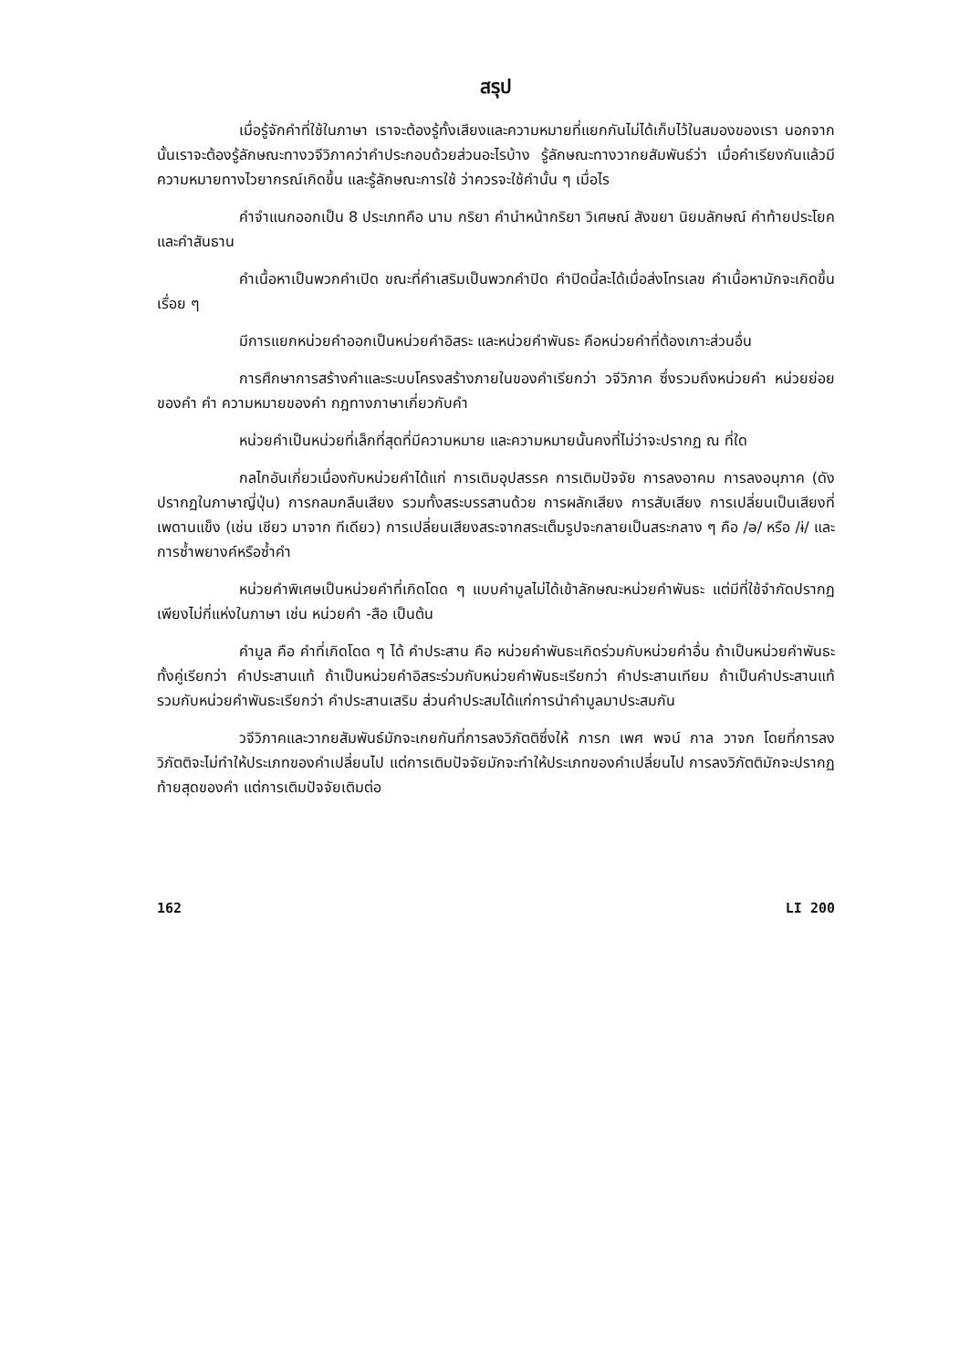สรุป
เมื่อรู้จักคำที่ใช้ในภาษา เราจะต้องรู้ทั้งเสียงและความหมายที่แยกกันไม่ได้เก็บไว้ในสมองของเรา นอกจากนั้นเราจะต้องรู้ลักษณะทางวจีวิภาคว่าคำประกอบด้วยส่วนอะไรบ้าง รู้ลักษณะทางวากยสัมพันธ์ว่า เมื่อคำเรียงกันแล้วมีความหมายทางไวยากรณ์เกิดขึ้น และรู้ลักษณะการใช้ ว่าควรจะใช้คำนั้น ๆ เมื่อไร
คำจำแนกออกเป็น 8 ประเภทคือ นาม กริยา คำนำหน้ากริยา วิเศษณ์ สังขยา นิยมลักษณ์ คำท้ายประโยค และคำสันธาน
คำเนื้อหาเป็นพวกคำเปิด ขณะที่คำเสริมเป็นพวกคำปิด คำปิดนี้ละได้เมื่อส่งโทรเลข คำเนื้อหามักจะเกิดขึ้นเรื่อย ๆ
มีการแยกหน่วยคำออกเป็นหน่วยคำอิสระ และหน่วยคำพันธะ คือหน่วยคำที่ต้องเกาะส่วนอื่น
การศึกษาการสร้างคำและระบบโครงสร้างภายในของคำเรียกว่า วจีวิภาค ซึ่งรวมถึงหน่วยคำ หน่วยย่อยของคำ คำ ความหมายของคำ กฎทางภาษาเกี่ยวกับคำ
หน่วยคำเป็นหน่วยที่เล็กที่สุดที่มีความหมาย และความหมายนั้นคงที่ไม่ว่าจะปรากฏ ณ ที่ใด
กลไกอันเกี่ยวเนื่องกับหน่วยคำได้แก่ การเติมอุปสรรค การเติมปัจจัย การลงอาคม การลงอนุภาค (ดังปรากฏในภาษาญี่ปุ่น) การกลมกลืนเสียง รวมทั้งสระบรรสานด้วย การผลักเสียง การสับเสียง การเปลี่ยนเป็นเสียงที่เพดานแข็ง (เช่น เชียว มาจาก ทีเดียว) การเปลี่ยนเสียงสระจากสระเต็มรูปจะกลายเป็นสระกลาง ๆ คือ /ə/ หรือ /ɨ/ และการซ้ำพยางค์หรือซ้ำคำ
หน่วยคำพิเศษเป็นหน่วยคำที่เกิดโดด ๆ แบบคำมูลไม่ได้เข้าลักษณะหน่วยคำพันธะ แต่มีที่ใช้จำกัดปรากฏเพียงไม่กี่แห่งในภาษา เช่น หน่วยคำ -สือ เป็นต้น
คำมูล คือ คำที่เกิดโดด ๆ ได้ คำประสาน คือ หน่วยคำพันธะเกิดร่วมกับหน่วยคำอื่น ถ้าเป็นหน่วยคำพันธะทั้งคู่เรียกว่า คำประสานแท้ ถ้าเป็นหน่วยคำอิสระร่วมกับหน่วยคำพันธะเรียกว่า คำประสานเทียม ถ้าเป็นคำประสานแท้รวมกับหน่วยคำพันธะเรียกว่า คำประสานเสริม ส่วนคำประสมได้แก่การนำคำมูลมาประสมกัน
วจีวิภาคและวากยสัมพันธ์มักจะเกยกันที่การลงวิภัตติซึ่งให้ การก เพศ พจน์ กาล วาจก โดยที่การลงวิภัตติจะไม่ทำให้ประเภทของคำเปลี่ยนไป แต่การเติมปัจจัยมักจะทำให้ประเภทของคำเปลี่ยนไป การลงวิภัตติมักจะปรากฏท้ายสุดของคำ แต่การเติมปัจจัยเติมต่อ
162 LI 200